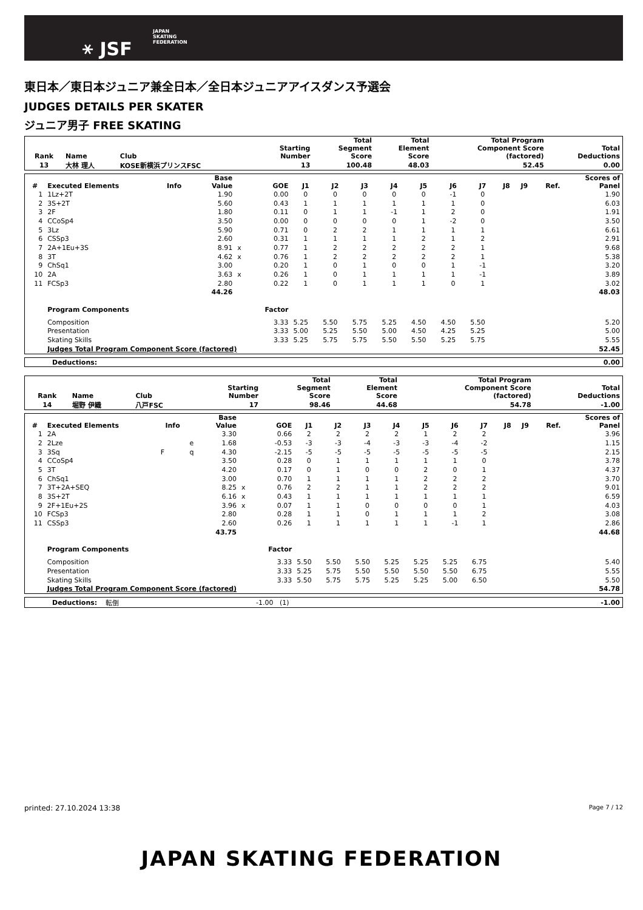⚹ JSF
JAPAN
SKATING
FEDERATION
東日本／東日本ジュニア兼全日本／全日本ジュニアアイスダンス予選会
JUDGES DETAILS PER SKATER
ジュニア男子 FREE SKATING
| Rank | Name | Club | Starting Number | Total Segment Score | Total Element Score | Total Program Component Score (factored) | Total Deductions |
| --- | --- | --- | --- | --- | --- | --- | --- |
| 13 | 大林 理人 | KOSE新横浜プリンスFSC | 13 | 100.48 | 48.03 | 52.45 | 0.00 |
| # | Executed Elements | Info | | Base Value | | GOE | J1 | J2 | J3 | J4 | J5 | J6 | J7 | J8 | J9 | Ref. | Scores of Panel |
| --- | --- | --- | --- | --- | --- | --- | --- | --- | --- | --- | --- | --- | --- | --- | --- | --- | --- |
| 1 | 1Lz+2T | | | 1.90 | | 0.00 | 0 | 0 | 0 | 0 | 0 | -1 | 0 | | | | 1.90 |
| 2 | 3S+2T | | | 5.60 | | 0.43 | 1 | 1 | 1 | 1 | 1 | 1 | 0 | | | | 6.03 |
| 3 | 2F | | | 1.80 | | 0.11 | 0 | 1 | 1 | -1 | 1 | 2 | 0 | | | | 1.91 |
| 4 | CCoSp4 | | | 3.50 | | 0.00 | 0 | 0 | 0 | 0 | 1 | -2 | 0 | | | | 3.50 |
| 5 | 3Lz | | | 5.90 | | 0.71 | 0 | 2 | 2 | 1 | 1 | 1 | 1 | | | | 6.61 |
| 6 | CSSp3 | | | 2.60 | | 0.31 | 1 | 1 | 1 | 1 | 2 | 1 | 2 | | | | 2.91 |
| 7 | 2A+1Eu+3S | | | 8.91 | x | 0.77 | 1 | 2 | 2 | 2 | 2 | 2 | 1 | | | | 9.68 |
| 8 | 3T | | | 4.62 | x | 0.76 | 1 | 2 | 2 | 2 | 2 | 2 | 1 | | | | 5.38 |
| 9 | ChSq1 | | | 3.00 | | 0.20 | 1 | 0 | 1 | 0 | 0 | 1 | -1 | | | | 3.20 |
| 10 | 2A | | | 3.63 | x | 0.26 | 1 | 0 | 1 | 1 | 1 | 1 | -1 | | | | 3.89 |
| 11 | FCSp3 | | | 2.80 | | 0.22 | 1 | 0 | 1 | 1 | 1 | 0 | 1 | | | | 3.02 |
| | | | | 44.26 | | | | | | | | | | | | | 48.03 |
| | Program Components | | | | | Factor | | | | | | | | | | | |
| | Composition | | | | | 3.33 | 5.25 | 5.50 | 5.75 | 5.25 | 4.50 | 4.50 | 5.50 | | | | 5.20 |
| | Presentation | | | | | 3.33 | 5.00 | 5.25 | 5.50 | 5.00 | 4.50 | 4.25 | 5.25 | | | | 5.00 |
| | Skating Skills | | | | | 3.33 | 5.25 | 5.75 | 5.75 | 5.50 | 5.50 | 5.25 | 5.75 | | | | 5.55 |
| | Judges Total Program Component Score (factored) | | | | | | | | | | | | | | | | 52.45 |
| Deductions: | 0.00 |
| Rank | Name | Club | Starting Number | Total Segment Score | Total Element Score | Total Program Component Score (factored) | Total Deductions |
| --- | --- | --- | --- | --- | --- | --- | --- |
| 14 | 堀野 伊織 | 八戸FSC | 17 | 98.46 | 44.68 | 54.78 | -1.00 |
| # | Executed Elements | Info | | Base Value | | GOE | J1 | J2 | J3 | J4 | J5 | J6 | J7 | J8 | J9 | Ref. | Scores of Panel |
| --- | --- | --- | --- | --- | --- | --- | --- | --- | --- | --- | --- | --- | --- | --- | --- | --- | --- |
| 1 | 2A | | | 3.30 | | 0.66 | 2 | 2 | 2 | 2 | 1 | 2 | 2 | | | | 3.96 |
| 2 | 2Lze | | e | 1.68 | | -0.53 | -3 | -3 | -4 | -3 | -3 | -4 | -2 | | | | 1.15 |
| 3 | 3Sq | F | q | 4.30 | | -2.15 | -5 | -5 | -5 | -5 | -5 | -5 | -5 | | | | 2.15 |
| 4 | CCoSp4 | | | 3.50 | | 0.28 | 0 | 1 | 1 | 1 | 1 | 1 | 0 | | | | 3.78 |
| 5 | 3T | | | 4.20 | | 0.17 | 0 | 1 | 0 | 0 | 2 | 0 | 1 | | | | 4.37 |
| 6 | ChSq1 | | | 3.00 | | 0.70 | 1 | 1 | 1 | 1 | 2 | 2 | 2 | | | | 3.70 |
| 7 | 3T+2A+SEQ | | | 8.25 | x | 0.76 | 2 | 2 | 1 | 1 | 2 | 2 | 2 | | | | 9.01 |
| 8 | 3S+2T | | | 6.16 | x | 0.43 | 1 | 1 | 1 | 1 | 1 | 1 | 1 | | | | 6.59 |
| 9 | 2F+1Eu+2S | | | 3.96 | x | 0.07 | 1 | 1 | 0 | 0 | 0 | 0 | 1 | | | | 4.03 |
| 10 | FCSp3 | | | 2.80 | | 0.28 | 1 | 1 | 0 | 1 | 1 | 1 | 2 | | | | 3.08 |
| 11 | CSSp3 | | | 2.60 | | 0.26 | 1 | 1 | 1 | 1 | 1 | -1 | 1 | | | | 2.86 |
| | | | | 43.75 | | | | | | | | | | | | | 44.68 |
| | Program Components | | | | | Factor | | | | | | | | | | | |
| | Composition | | | | | 3.33 | 5.50 | 5.50 | 5.50 | 5.25 | 5.25 | 5.25 | 6.75 | | | | 5.40 |
| | Presentation | | | | | 3.33 | 5.25 | 5.75 | 5.50 | 5.50 | 5.50 | 5.50 | 6.75 | | | | 5.55 |
| | Skating Skills | | | | | 3.33 | 5.50 | 5.75 | 5.75 | 5.25 | 5.25 | 5.00 | 6.50 | | | | 5.50 |
| | Judges Total Program Component Score (factored) | | | | | | | | | | | | | | | | 54.78 |
| Deductions: | 転倒 | -1.00 (1) | -1.00 |
printed: 27.10.2024 13:38 Page 7 / 12
JAPAN SKATING FEDERATION